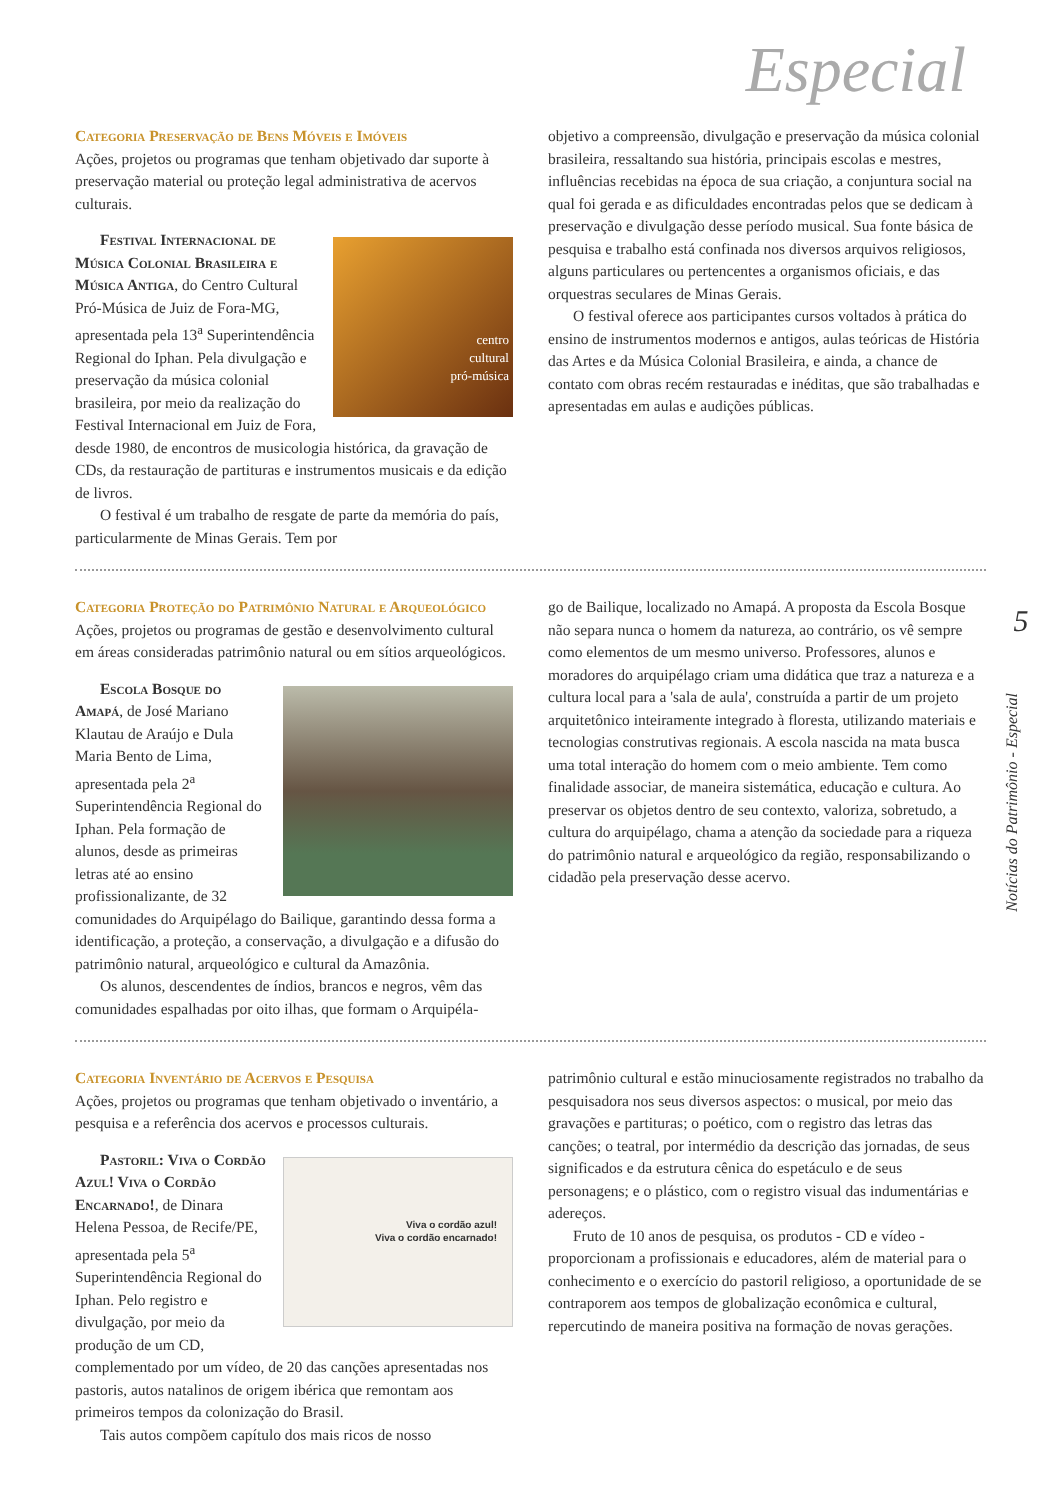Especial
5
Notícias do Patrimônio - Especial
Categoria Preservação de Bens Móveis e Imóveis
Ações, projetos ou programas que tenham objetivado dar suporte à preservação material ou proteção legal administrativa de acervos culturais.
centro
cultural
pró-música
Festival Internacional de Música Colonial Brasileira e Música Antiga, do Centro Cultural Pró-Música de Juiz de Fora-MG, apresentada pela 13<sup>a</sup> Superintendência Regional do Iphan. Pela divulgação e preservação da música colonial brasileira, por meio da realização do Festival Internacional em Juiz de Fora, desde 1980, de encontros de musicologia histórica, da gravação de CDs, da restauração de partituras e instrumentos musicais e da edição de livros.
O festival é um trabalho de resgate de parte da memória do país, particularmente de Minas Gerais. Tem por
objetivo a compreensão, divulgação e preservação da música colonial brasileira, ressaltando sua história, principais escolas e mestres, influências recebidas na época de sua criação, a conjuntura social na qual foi gerada e as dificuldades encontradas pelos que se dedicam à preservação e divulgação desse período musical. Sua fonte básica de pesquisa e trabalho está confinada nos diversos arquivos religiosos, alguns particulares ou pertencentes a organismos oficiais, e das orquestras seculares de Minas Gerais.
O festival oferece aos participantes cursos voltados à prática do ensino de instrumentos modernos e antigos, aulas teóricas de História das Artes e da Música Colonial Brasileira, e ainda, a chance de contato com obras recém restauradas e inéditas, que são trabalhadas e apresentadas em aulas e audições públicas.
Categoria Proteção do Patrimônio Natural e Arqueológico
Ações, projetos ou programas de gestão e desenvolvimento cultural em áreas consideradas patrimônio natural ou em sítios arqueológicos.
Escola Bosque do Amapá, de José Mariano Klautau de Araújo e Dula Maria Bento de Lima, apresentada pela 2<sup>a</sup> Superintendência Regional do Iphan. Pela formação de alunos, desde as primeiras letras até ao ensino profissionalizante, de 32 comunidades do Arquipélago do Bailique, garantindo dessa forma a identificação, a proteção, a conservação, a divulgação e a difusão do patrimônio natural, arqueológico e cultural da Amazônia.
Os alunos, descendentes de índios, brancos e negros, vêm das comunidades espalhadas por oito ilhas, que formam o Arquipéla-
go de Bailique, localizado no Amapá. A proposta da Escola Bosque não separa nunca o homem da natureza, ao contrário, os vê sempre como elementos de um mesmo universo. Professores, alunos e moradores do arquipélago criam uma didática que traz a natureza e a cultura local para a 'sala de aula', construída a partir de um projeto arquitetônico inteiramente integrado à floresta, utilizando materiais e tecnologias construtivas regionais. A escola nascida na mata busca uma total interação do homem com o meio ambiente. Tem como finalidade associar, de maneira sistemática, educação e cultura. Ao preservar os objetos dentro de seu contexto, valoriza, sobretudo, a cultura do arquipélago, chama a atenção da sociedade para a riqueza do patrimônio natural e arqueológico da região, responsabilizando o cidadão pela preservação desse acervo.
Categoria Inventário de Acervos e Pesquisa
Ações, projetos ou programas que tenham objetivado o inventário, a pesquisa e a referência dos acervos e processos culturais.
Viva o cordão azul!
Viva o cordão encarnado!
Pastoril: Viva o Cordão Azul! Viva o Cordão Encarnado!, de Dinara Helena Pessoa, de Recife/PE, apresentada pela 5<sup>a</sup> Superintendência Regional do Iphan. Pelo registro e divulgação, por meio da produção de um CD, complementado por um vídeo, de 20 das canções apresentadas nos pastoris, autos natalinos de origem ibérica que remontam aos primeiros tempos da colonização do Brasil.
Tais autos compõem capítulo dos mais ricos de nosso
patrimônio cultural e estão minuciosamente registrados no trabalho da pesquisadora nos seus diversos aspectos: o musical, por meio das gravações e partituras; o poético, com o registro das letras das canções; o teatral, por intermédio da descrição das jornadas, de seus significados e da estrutura cênica do espetáculo e de seus personagens; e o plástico, com o registro visual das indumentárias e adereços.
Fruto de 10 anos de pesquisa, os produtos - CD e vídeo - proporcionam a profissionais e educadores, além de material para o conhecimento e o exercício do pastoril religioso, a oportunidade de se contraporem aos tempos de globalização econômica e cultural, repercutindo de maneira positiva na formação de novas gerações.